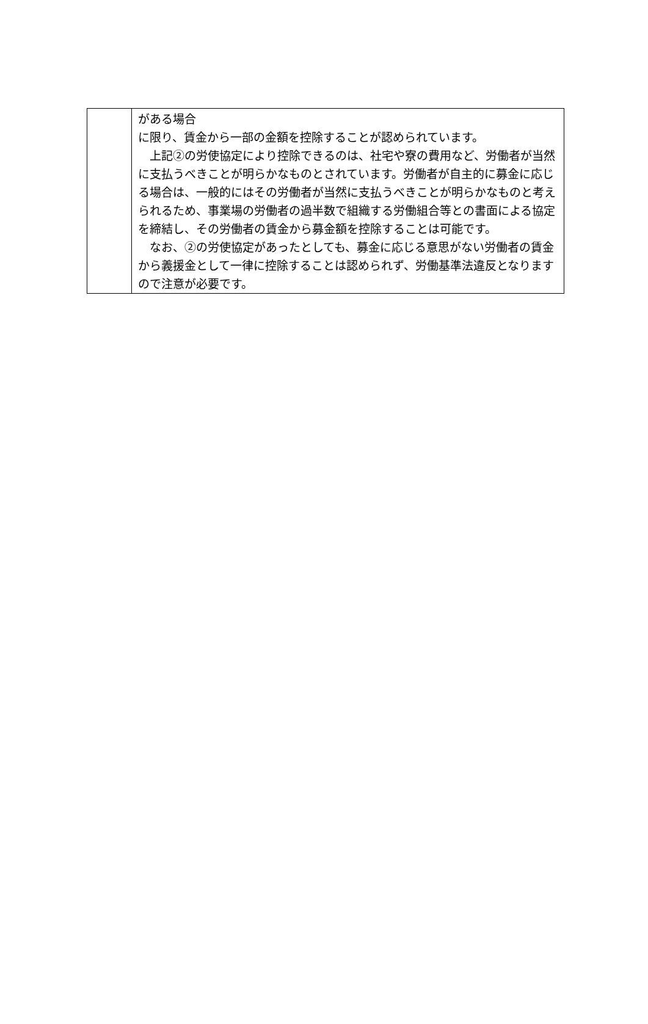| | がある場合 に限り、賃金から一部の金額を控除することが認められています。 上記②の労使協定により控除できるのは、社宅や寮の費用など、労働者が当然に支払うべきことが明らかなものとされています。労働者が自主的に募金に応じる場合は、一般的にはその労働者が当然に支払うべきことが明らかなものと考えられるため、事業場の労働者の過半数で組織する労働組合等との書面による協定を締結し、その労働者の賃金から募金額を控除することは可能です。 なお、②の労使協定があったとしても、募金に応じる意思がない労働者の賃金から義援金として一律に控除することは認められず、労働基準法違反となりますので注意が必要です。 |